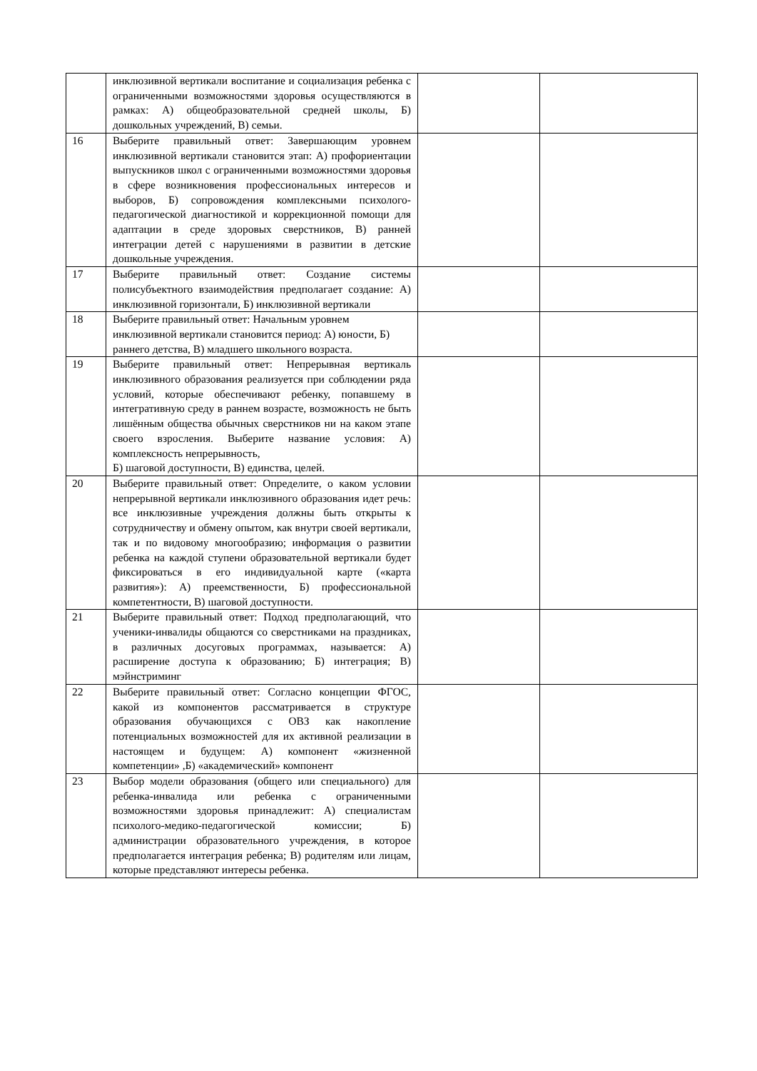| | инклюзивной вертикали воспитание и социализация ребенка с ограниченными возможностями здоровья осуществляются в рамках: А) общеобразовательной средней школы, Б) дошкольных учреждений, В) семьи. | | |
| 16 | Выберите правильный ответ: Завершающим уровнем инклюзивной вертикали становится этап: А) профориентации выпускников школ с ограниченными возможностями здоровья в сфере возникновения профессиональных интересов и выборов, Б) сопровождения комплексными психолого-педагогической диагностикой и коррекционной помощи для адаптации в среде здоровых сверстников, В) ранней интеграции детей с нарушениями в развитии в детские дошкольные учреждения. | | |
| 17 | Выберите правильный ответ: Создание системы полисубъектного взаимодействия предполагает создание: А) инклюзивной горизонтали, Б) инклюзивной вертикали | | |
| 18 | Выберите правильный ответ: Начальным уровнем инклюзивной вертикали становится период: А) юности, Б) раннего детства, В) младшего школьного возраста. | | |
| 19 | Выберите правильный ответ: Непрерывная вертикаль инклюзивного образования реализуется при соблюдении ряда условий, которые обеспечивают ребенку, попавшему в интегративную среду в раннем возрасте, возможность не быть лишённым общества обычных сверстников ни на каком этапе своего взросления. Выберите название условия: А) комплексность непрерывность, Б) шаговой доступности, В) единства, целей. | | |
| 20 | Выберите правильный ответ: Определите, о каком условии непрерывной вертикали инклюзивного образования идет речь: все инклюзивные учреждения должны быть открыты к сотрудничеству и обмену опытом, как внутри своей вертикали, так и по видовому многообразию; информация о развитии ребенка на каждой ступени образовательной вертикали будет фиксироваться в его индивидуальной карте («карта развития»): А) преемственности, Б) профессиональной компетентности, В) шаговой доступности. | | |
| 21 | Выберите правильный ответ: Подход предполагающий, что ученики-инвалиды общаются со сверстниками на праздниках, в различных досуговых программах, называется: А) расширение доступа к образованию; Б) интеграция; В) мэйнстриминг | | |
| 22 | Выберите правильный ответ: Согласно концепции ФГОС, какой из компонентов рассматривается в структуре образования обучающихся с ОВЗ как накопление потенциальных возможностей для их активной реализации в настоящем и будущем: А) компонент «жизненной компетенции» ,Б) «академический» компонент | | |
| 23 | Выбор модели образования (общего или специального) для ребенка-инвалида или ребенка с ограниченными возможностями здоровья принадлежит: А) специалистам психолого-медико-педагогической комиссии; Б) администрации образовательного учреждения, в которое предполагается интеграция ребенка; В) родителям или лицам, которые представляют интересы ребенка. | | |